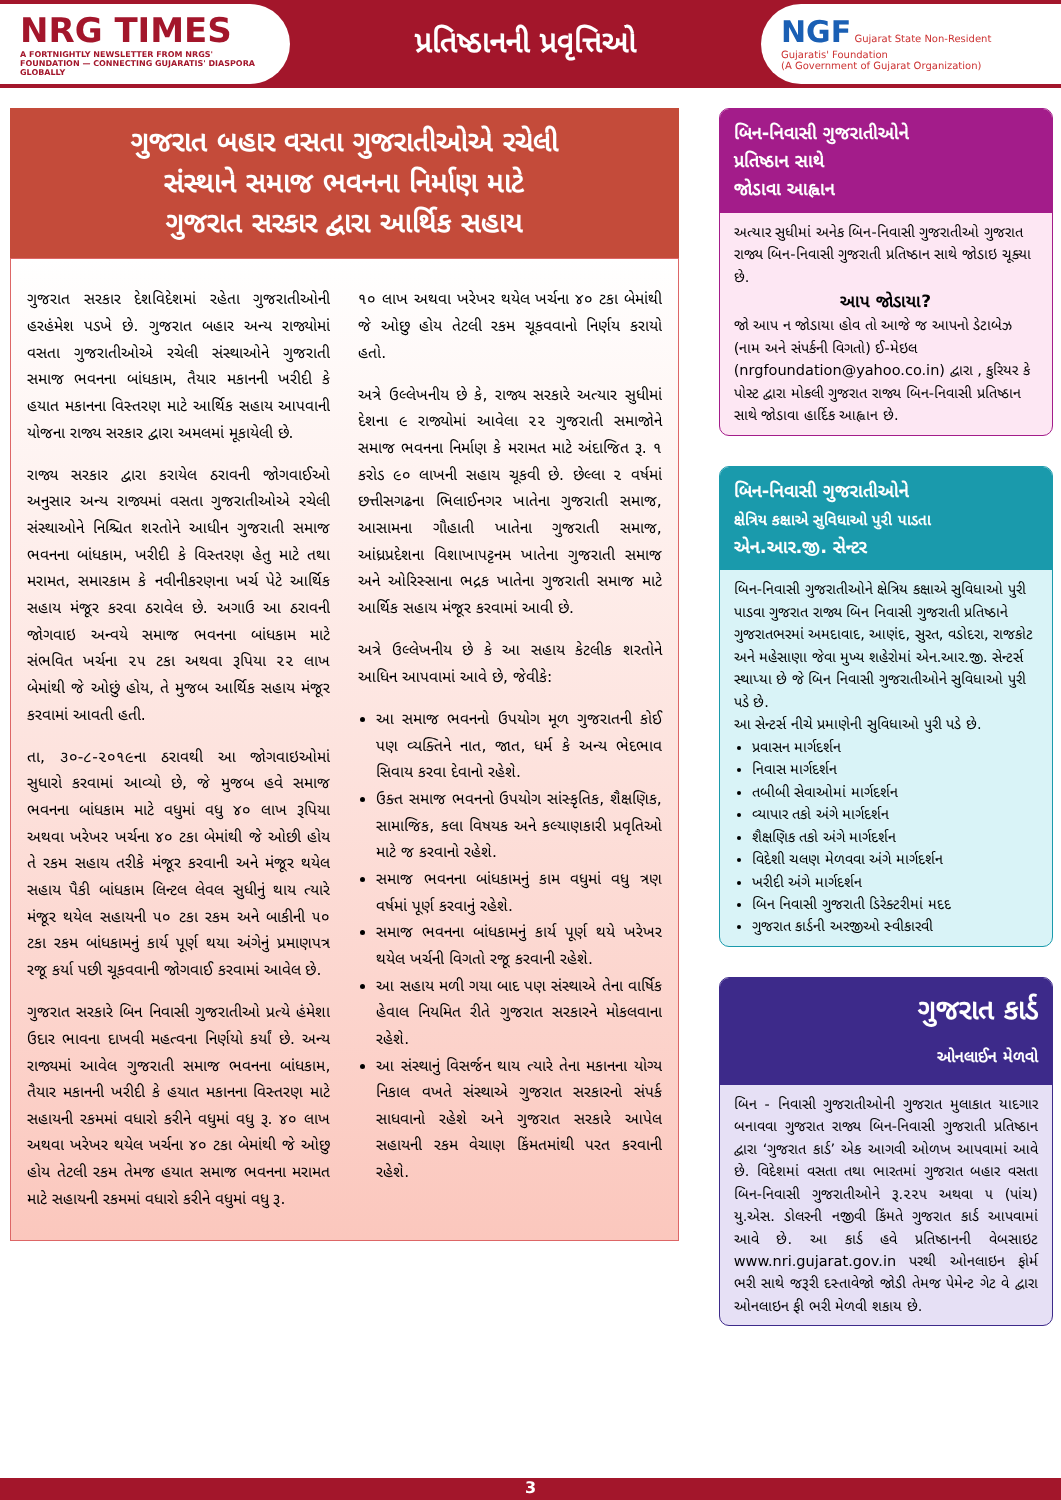NRG TIMES
A FORTNIGHTLY NEWSLETTER FROM NRGS' FOUNDATION — CONNECTING GUJARATIS' DIASPORA GLOBALLY
પ્રતિષ્ઠાનની પ્રવૃત્તિઓ
NGF Gujarat State Non-Resident Gujaratis' Foundation
(A Government of Gujarat Organization)
ગુજરાત બહાર વસતા ગુજરાતીઓએ રચેલી
સંસ્થાને સમાજ ભવનના નિર્માણ માટે
ગુજરાત સરકાર દ્વારા આર્થિક સહાય
ગુજરાત સરકાર દેશવિદેશમાં રહેતા ગુજરાતીઓની હરહંમેશ પડખે છે. ગુજરાત બહાર અન્ય રાજ્યોમાં વસતા ગુજરાતીઓએ રચેલી સંસ્થાઓને ગુજરાતી સમાજ ભવનના બાંધકામ, તૈયાર મકાનની ખરીદી કે હયાત મકાનના વિસ્તરણ માટે આર્થિક સહાય આપવાની યોજના રાજ્ય સરકાર દ્વારા અમલમાં મૂકાયેલી છે.
રાજ્ય સરકાર દ્વારા કરાયેલ ઠરાવની જોગવાઈઓ અનુસાર અન્ય રાજ્યમાં વસતા ગુજરાતીઓએ રચેલી સંસ્થાઓને નિશ્ચિત શરતોને આધીન ગુજરાતી સમાજ ભવનના બાંધકામ, ખરીદી કે વિસ્તરણ હેતુ માટે તથા મરામત, સમારકામ કે નવીનીકરણના ખર્ચ પેટે આર્થિક સહાય મંજૂર કરવા ઠરાવેલ છે. અગાઉ આ ઠરાવની જોગવાઇ અન્વયે સમાજ ભવનના બાંધકામ માટે સંભવિત ખર્ચના ૨૫ ટકા અથવા રૂપિયા ૨૨ લાખ બેમાંથી જે ઓછું હોય, તે મુજબ આર્થિક સહાય મંજૂર કરવામાં આવતી હતી.
તા, ૩૦-૮-૨૦૧૯ના ઠરાવથી આ જોગવાઇઓમાં સુધારો કરવામાં આવ્યો છે, જે મુજબ હવે સમાજ ભવનના બાંધકામ માટે વધુમાં વધુ ૪૦ લાખ રૂપિયા અથવા ખરેખર ખર્ચના ૪૦ ટકા બેમાંથી જે ઓછી હોય તે રકમ સહાય તરીકે મંજૂર કરવાની અને મંજૂર થયેલ સહાય પૈકી બાંધકામ લિન્ટલ લેવલ સુધીનું થાય ત્યારે મંજૂર થયેલ સહાયની ૫૦ ટકા રકમ અને બાકીની ૫૦ ટકા રકમ બાંધકામનું કાર્ય પૂર્ણ થયા અંગેનું પ્રમાણપત્ર રજૂ કર્યા પછી ચૂકવવાની જોગવાઈ કરવામાં આવેલ છે.
ગુજરાત સરકારે બિન નિવાસી ગુજરાતીઓ પ્રત્યે હંમેશા ઉદાર ભાવના દાખવી મહત્વના નિર્ણયો કર્યાં છે. અન્ય રાજ્યમાં આવેલ ગુજરાતી સમાજ ભવનના બાંધકામ, તૈયાર મકાનની ખરીદી કે હયાત મકાનના વિસ્તરણ માટે સહાયની રકમમાં વધારો કરીને વધુમાં વધુ રૂ. ૪૦ લાખ અથવા ખરેખર થયેલ ખર્ચના ૪૦ ટકા બેમાંથી જે ઓછુ હોય તેટલી રકમ તેમજ હયાત સમાજ ભવનના મરામત માટે સહાયની રકમમાં વધારો કરીને વધુમાં વધુ રૂ.
૧૦ લાખ અથવા ખરેખર થયેલ ખર્ચના ૪૦ ટકા બેમાંથી જે ઓછુ હોય તેટલી રકમ ચૂકવવાનો નિર્ણય કરાયો હતો.
અત્રે ઉલ્લેખનીય છે કે, રાજ્ય સરકારે અત્યાર સુધીમાં દેશના ૯ રાજ્યોમાં આવેલા ૨૨ ગુજરાતી સમાજોને સમાજ ભવનના નિર્માણ કે મરામત માટે અંદાજિત રૂ. ૧ કરોડ ૯૦ લાખની સહાય ચૂકવી છે. છેલ્લા ૨ વર્ષમાં છત્તીસગઢના ભિલાઈનગર ખાતેના ગુજરાતી સમાજ, આસામના ગૌહાતી ખાતેના ગુજરાતી સમાજ, આંધ્રપ્રદેશના વિશાખાપટ્ટનમ ખાતેના ગુજરાતી સમાજ અને ઓરિસ્સાના ભદ્રક ખાતેના ગુજરાતી સમાજ માટે આર્થિક સહાય મંજૂર કરવામાં આવી છે.
અત્રે ઉલ્લેખનીય છે કે આ સહાય કેટલીક શરતોને આધિન આપવામાં આવે છે, જેવીકે:
આ સમાજ ભવનનો ઉપયોગ મૂળ ગુજરાતની કોઈ પણ વ્યક્તિને નાત, જાત, ધર્મ કે અન્ય ભેદભાવ સિવાય કરવા દેવાનો રહેશે.
ઉક્ત સમાજ ભવનનો ઉપયોગ સાંસ્કૃતિક, શૈક્ષણિક, સામાજિક, કલા વિષયક અને કલ્યાણકારી પ્રવૃતિઓ માટે જ કરવાનો રહેશે.
સમાજ ભવનના બાંધકામનું કામ વધુમાં વધુ ત્રણ વર્ષમાં પૂર્ણ કરવાનું રહેશે.
સમાજ ભવનના બાંધકામનું કાર્ય પૂર્ણ થયે ખરેખર થયેલ ખર્ચની વિગતો રજૂ કરવાની રહેશે.
આ સહાય મળી ગયા બાદ પણ સંસ્થાએ તેના વાર્ષિક હેવાલ નિયમિત રીતે ગુજરાત સરકારને મોકલવાના રહેશે.
આ સંસ્થાનું વિસર્જન થાય ત્યારે તેના મકાનના યોગ્ય નિકાલ વખતે સંસ્થાએ ગુજરાત સરકારનો સંપર્ક સાધવાનો રહેશે અને ગુજરાત સરકારે આપેલ સહાયની રકમ વેચાણ કિંમતમાંથી પરત કરવાની રહેશે.
બિન-નિવાસી ગુજરાતીઓને
પ્રતિષ્ઠાન સાથે
જોડાવા આહ્વાન
અત્યાર સુધીમાં અનેક બિન-નિવાસી ગુજરાતીઓ ગુજરાત રાજ્ય બિન-નિવાસી ગુજરાતી પ્રતિષ્ઠાન સાથે જોડાઇ ચૂક્યા છે.
આપ જોડાયા?
જો આપ ન જોડાયા હોવ તો આજે જ આપનો ડેટાબેઝ (નામ અને સંપર્કની વિગતો) ઈ-મેઇલ (nrgfoundation@yahoo.co.in) દ્વારા , કુરિયર કે પોસ્ટ દ્વારા મોકલી ગુજરાત રાજ્ય બિન-નિવાસી પ્રતિષ્ઠાન સાથે જોડાવા હાર્દિક આહ્વાન છે.
બિન-નિવાસી ગુજરાતીઓને
ક્ષેત્રિય કક્ષાએ સુવિધાઓ પુરી પાડતા
એન.આર.જી. સેન્ટર
બિન-નિવાસી ગુજરાતીઓને ક્ષેત્રિય કક્ષાએ સુવિધાઓ પુરી પાડવા ગુજરાત રાજ્ય બિન નિવાસી ગુજરાતી પ્રતિષ્ઠાને ગુજરાતભરમાં અમદાવાદ, આણંદ, સુરત, વડોદરા, રાજકોટ અને મહેસાણા જેવા મુખ્ય શહેરોમાં એન.આર.જી. સેન્ટર્સ સ્થાપ્યા છે જે બિન નિવાસી ગુજરાતીઓને સુવિધાઓ પુરી પડે છે.
આ સેન્ટર્સ નીચે પ્રમાણેની સુવિધાઓ પુરી પડે છે.
પ્રવાસન માર્ગદર્શન
નિવાસ માર્ગદર્શન
તબીબી સેવાઓમાં માર્ગદર્શન
વ્યાપાર તકો અંગે માર્ગદર્શન
શૈક્ષણિક તકો અંગે માર્ગદર્શન
વિદેશી ચલણ મેળવવા અંગે માર્ગદર્શન
ખરીદી અંગે માર્ગદર્શન
બિન નિવાસી ગુજરાતી ડિરેક્ટરીમાં મદદ
ગુજરાત કાર્ડની અરજીઓ સ્વીકારવી
ગુજરાત કાર્ડ
ઓનલાઈન મેળવો
બિન - નિવાસી ગુજરાતીઓની ગુજરાત મુલાકાત યાદગાર બનાવવા ગુજરાત રાજ્ય બિન-નિવાસી ગુજરાતી પ્રતિષ્ઠાન દ્વારા ‘ગુજરાત કાર્ડ’ એક આગવી ઓળખ આપવામાં આવે છે. વિદેશમાં વસતા તથા ભારતમાં ગુજરાત બહાર વસતા બિન-નિવાસી ગુજરાતીઓને રૂ.૨૨૫ અથવા ૫ (પાંચ) યુ.એસ. ડોલરની નજીવી કિંમતે ગુજરાત કાર્ડ આપવામાં આવે છે. આ કાર્ડ હવે પ્રતિષ્ઠાનની વેબસાઇટ www.nri.gujarat.gov.in પરથી ઓનલાઇન ફોર્મ ભરી સાથે જરૂરી દસ્તાવેજો જોડી તેમજ પેમેન્ટ ગેટ વે દ્વારા ઓનલાઇન ફી ભરી મેળવી શકાય છે.
3